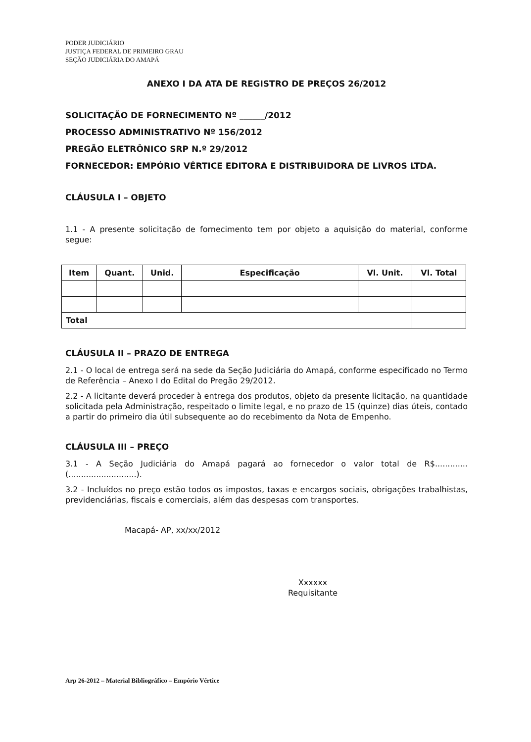PODER JUDICIÁRIO
JUSTIÇA FEDERAL DE PRIMEIRO GRAU
SEÇÃO JUDICIÁRIA DO AMAPÁ
ANEXO I DA ATA DE REGISTRO DE PREÇOS 26/2012
SOLICITAÇÃO DE FORNECIMENTO Nº ______/2012
PROCESSO ADMINISTRATIVO Nº 156/2012
PREGÃO ELETRÔNICO SRP N.º 29/2012
FORNECEDOR: EMPÓRIO VÉRTICE EDITORA E DISTRIBUIDORA DE LIVROS LTDA.
CLÁUSULA I – OBJETO
1.1 - A presente solicitação de fornecimento tem por objeto a aquisição do material, conforme segue:
| Item | Quant. | Unid. | Especificação | Vl. Unit. | Vl. Total |
| --- | --- | --- | --- | --- | --- |
| Total | | | | | |
CLÁUSULA II – PRAZO DE ENTREGA
2.1 - O local de entrega será na sede da Seção Judiciária do Amapá, conforme especificado no Termo de Referência – Anexo I do Edital do Pregão 29/2012.
2.2 - A licitante deverá proceder à entrega dos produtos, objeto da presente licitação, na quantidade solicitada pela Administração, respeitado o limite legal, e no prazo de 15 (quinze) dias úteis, contado a partir do primeiro dia útil subsequente ao do recebimento da Nota de Empenho.
CLÁUSULA III – PREÇO
3.1 - A Seção Judiciária do Amapá pagará ao fornecedor o valor total de R$.............(...........................).
3.2 - Incluídos no preço estão todos os impostos, taxas e encargos sociais, obrigações trabalhistas, previdenciárias, fiscais e comerciais, além das despesas com transportes.
Macapá- AP, xx/xx/2012
Xxxxxx
Requisitante
Arp 26-2012 – Material Bibliográfico – Empório Vértice